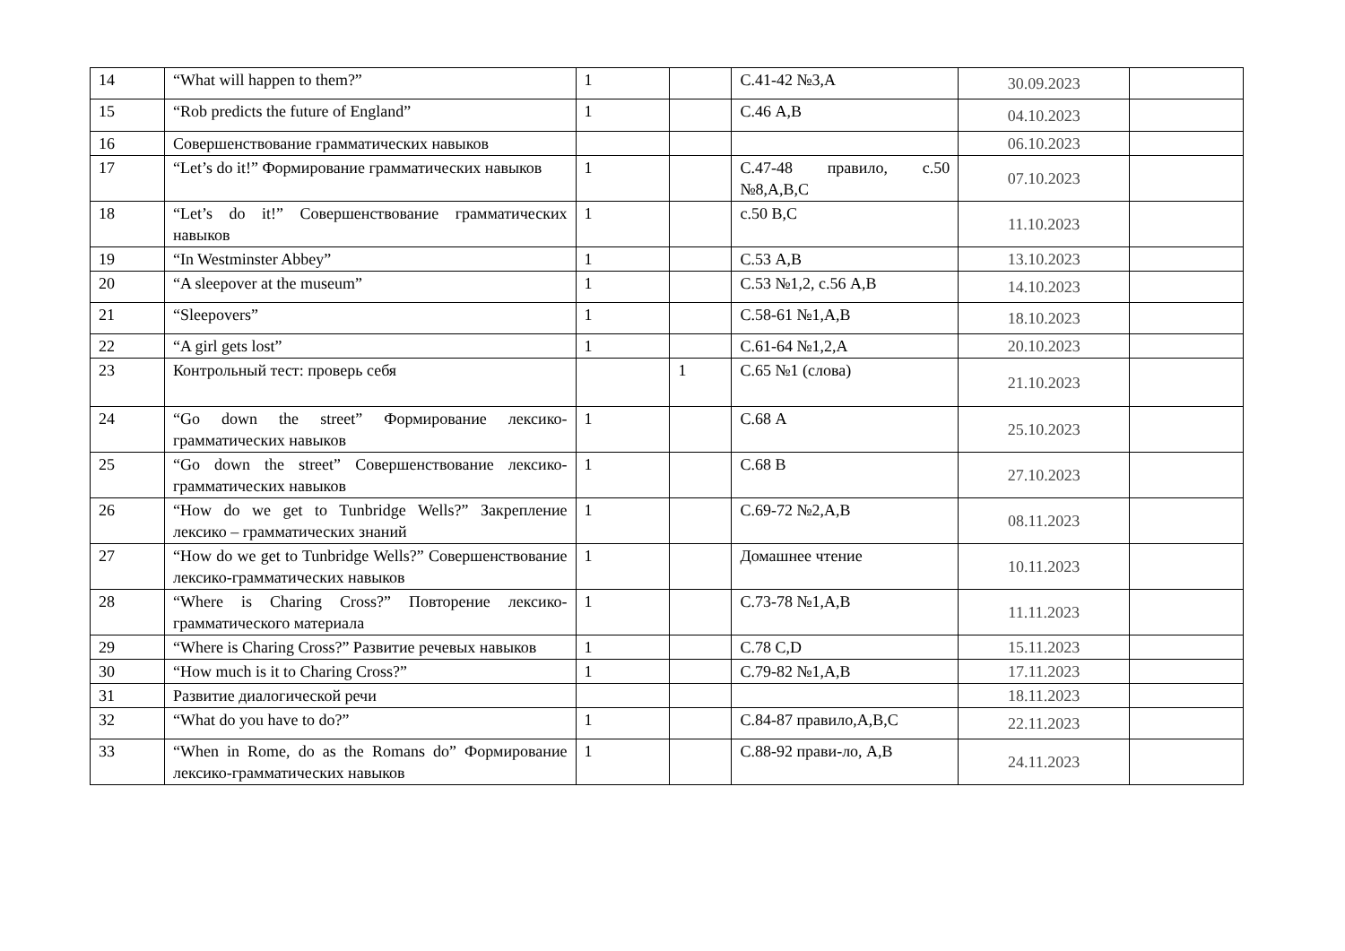| 14 | “What will happen to them?” | 1 | | С.41-42 №3,А | 30.09.2023 | |
| 15 | “Rob predicts the future of England” | 1 | | С.46 А,В | 04.10.2023 | |
| 16 | Совершенствование грамматических навыков | | | | 06.10.2023 | |
| 17 | “Let’s do it!” Формирование грамматических навыков | 1 | | С.47-48 правило, с.50 №8,А,В,С | 07.10.2023 | |
| 18 | “Let’s do it!” Совершенствование грамматических навыков | 1 | | с.50 В,С | 11.10.2023 | |
| 19 | “In Westminster Abbey” | 1 | | С.53 А,В | 13.10.2023 | |
| 20 | “A sleepover at the museum” | 1 | | С.53 №1,2, с.56 А,В | 14.10.2023 | |
| 21 | “Sleepovers” | 1 | | С.58-61 №1,А,В | 18.10.2023 | |
| 22 | “A girl gets lost” | 1 | | С.61-64 №1,2,А | 20.10.2023 | |
| 23 | Контрольный тест: проверь себя | | 1 | С.65 №1 (слова) | 21.10.2023 | |
| 24 | “Go down the street” Формирование лексико-грамматических навыков | 1 | | С.68 А | 25.10.2023 | |
| 25 | “Go down the street” Совершенствование лексико-грамматических навыков | 1 | | С.68 В | 27.10.2023 | |
| 26 | “How do we get to Tunbridge Wells?” Закрепление лексико – грамматических знаний | 1 | | С.69-72 №2,А,В | 08.11.2023 | |
| 27 | “How do we get to Tunbridge Wells?” Совершенствование лексико-грамматических навыков | 1 | | Домашнее чтение | 10.11.2023 | |
| 28 | “Where is Charing Cross?” Повторение лексико-грамматического материала | 1 | | С.73-78 №1,А,В | 11.11.2023 | |
| 29 | “Where is Charing Cross?” Развитие речевых навыков | 1 | | С.78 С,D | 15.11.2023 | |
| 30 | “How much is it to Charing Cross?” | 1 | | С.79-82 №1,А,В | 17.11.2023 | |
| 31 | Развитие диалогической речи | | | | 18.11.2023 | |
| 32 | “What do you have to do?” | 1 | | С.84-87 правило,А,В,С | 22.11.2023 | |
| 33 | “When in Rome, do as the Romans do” Формирование лексико-грамматических навыков | 1 | | С.88-92 прави-ло, А,В | 24.11.2023 | |